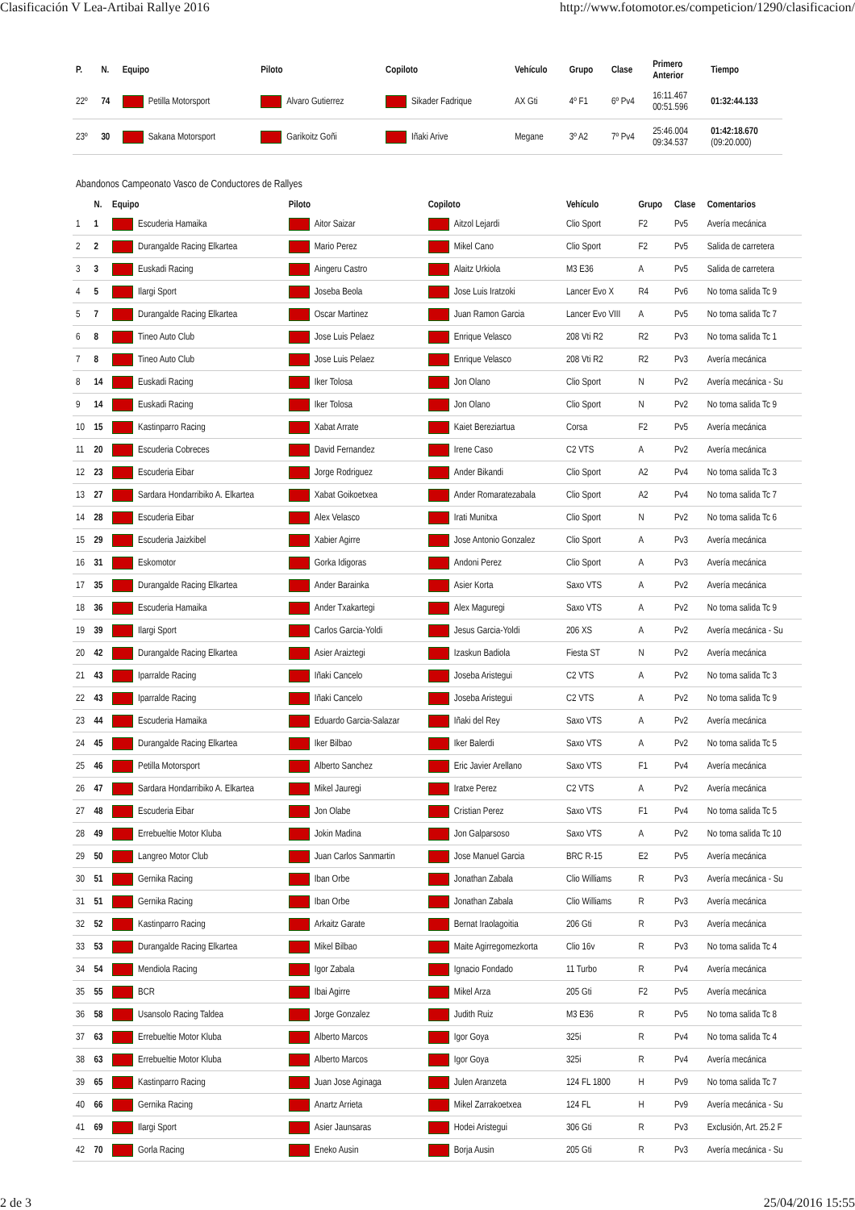Clasificación V Lea-Artibai Rallye 2016 http://www.fotomotor.es/competicion/1290/clasificacion/
| P. | N. | Equipo | Piloto | Copiloto | Vehículo | Grupo | Clase | Primero Anterior | Tiempo |
| --- | --- | --- | --- | --- | --- | --- | --- | --- | --- |
| 22º | 74 | Petilla Motorsport | Alvaro Gutierrez | Sikader Fadrique | AX Gti | 4º F1 | 6º Pv4 | 16:11.467 00:51.596 | 01:32:44.133 |
| 23º | 30 | Sakana Motorsport | Garikoitz Goñi | Iñaki Arive | Megane | 3º A2 | 7º Pv4 | 25:46.004 09:34.537 | 01:42:18.670 (09:20.000) |
Abandonos Campeonato Vasco de Conductores de Rallyes
| | N. | Equipo | Piloto | Copiloto | Vehículo | Grupo | Clase | Comentarios |
| --- | --- | --- | --- | --- | --- | --- | --- | --- |
| 1 | 1 | Escuderia Hamaika | Aitor Saizar | Aitzol Lejardi | Clio Sport | F2 | Pv5 | Avería mecánica |
| 2 | 2 | Durangalde Racing Elkartea | Mario Perez | Mikel Cano | Clio Sport | F2 | Pv5 | Salida de carretera |
| 3 | 3 | Euskadi Racing | Aingeru Castro | Alaitz Urkiola | M3 E36 | A | Pv5 | Salida de carretera |
| 4 | 5 | Ilargi Sport | Joseba Beola | Jose Luis Iratzoki | Lancer Evo X | R4 | Pv6 | No toma salida Tc 9 |
| 5 | 7 | Durangalde Racing Elkartea | Oscar Martinez | Juan Ramon Garcia | Lancer Evo VIII | A | Pv5 | No toma salida Tc 7 |
| 6 | 8 | Tineo Auto Club | Jose Luis Pelaez | Enrique Velasco | 208 Vti R2 | R2 | Pv3 | No toma salida Tc 1 |
| 7 | 8 | Tineo Auto Club | Jose Luis Pelaez | Enrique Velasco | 208 Vti R2 | R2 | Pv3 | Avería mecánica |
| 8 | 14 | Euskadi Racing | Iker Tolosa | Jon Olano | Clio Sport | N | Pv2 | Avería mecánica - Su |
| 9 | 14 | Euskadi Racing | Iker Tolosa | Jon Olano | Clio Sport | N | Pv2 | No toma salida Tc 9 |
| 10 | 15 | Kastinparro Racing | Xabat Arrate | Kaiet Bereziartua | Corsa | F2 | Pv5 | Avería mecánica |
| 11 | 20 | Escuderia Cobreces | David Fernandez | Irene Caso | C2 VTS | A | Pv2 | Avería mecánica |
| 12 | 23 | Escuderia Eibar | Jorge Rodriguez | Ander Bikandi | Clio Sport | A2 | Pv4 | No toma salida Tc 3 |
| 13 | 27 | Sardara Hondarribiko A. Elkartea | Xabat Goikoetxea | Ander Romaratezabala | Clio Sport | A2 | Pv4 | No toma salida Tc 7 |
| 14 | 28 | Escuderia Eibar | Alex Velasco | Irati Munitxa | Clio Sport | N | Pv2 | No toma salida Tc 6 |
| 15 | 29 | Escuderia Jaizkibel | Xabier Agirre | Jose Antonio Gonzalez | Clio Sport | A | Pv3 | Avería mecánica |
| 16 | 31 | Eskomotor | Gorka Idigoras | Andoni Perez | Clio Sport | A | Pv3 | Avería mecánica |
| 17 | 35 | Durangalde Racing Elkartea | Ander Barainka | Asier Korta | Saxo VTS | A | Pv2 | Avería mecánica |
| 18 | 36 | Escuderia Hamaika | Ander Txakartegi | Alex Maguregi | Saxo VTS | A | Pv2 | No toma salida Tc 9 |
| 19 | 39 | Ilargi Sport | Carlos Garcia-Yoldi | Jesus Garcia-Yoldi | 206 XS | A | Pv2 | Avería mecánica - Su |
| 20 | 42 | Durangalde Racing Elkartea | Asier Araiztegi | Izaskun Badiola | Fiesta ST | N | Pv2 | Avería mecánica |
| 21 | 43 | Iparralde Racing | Iñaki Cancelo | Joseba Aristegui | C2 VTS | A | Pv2 | No toma salida Tc 3 |
| 22 | 43 | Iparralde Racing | Iñaki Cancelo | Joseba Aristegui | C2 VTS | A | Pv2 | No toma salida Tc 9 |
| 23 | 44 | Escuderia Hamaika | Eduardo Garcia-Salazar | Iñaki del Rey | Saxo VTS | A | Pv2 | Avería mecánica |
| 24 | 45 | Durangalde Racing Elkartea | Iker Bilbao | Iker Balerdi | Saxo VTS | A | Pv2 | No toma salida Tc 5 |
| 25 | 46 | Petilla Motorsport | Alberto Sanchez | Eric Javier Arellano | Saxo VTS | F1 | Pv4 | Avería mecánica |
| 26 | 47 | Sardara Hondarribiko A. Elkartea | Mikel Jauregi | Iratxe Perez | C2 VTS | A | Pv2 | Avería mecánica |
| 27 | 48 | Escuderia Eibar | Jon Olabe | Cristian Perez | Saxo VTS | F1 | Pv4 | No toma salida Tc 5 |
| 28 | 49 | Errebueltie Motor Kluba | Jokin Madina | Jon Galparsoso | Saxo VTS | A | Pv2 | No toma salida Tc 10 |
| 29 | 50 | Langreo Motor Club | Juan Carlos Sanmartin | Jose Manuel Garcia | BRC R-15 | E2 | Pv5 | Avería mecánica |
| 30 | 51 | Gernika Racing | Iban Orbe | Jonathan Zabala | Clio Williams | R | Pv3 | Avería mecánica - Su |
| 31 | 51 | Gernika Racing | Iban Orbe | Jonathan Zabala | Clio Williams | R | Pv3 | Avería mecánica |
| 32 | 52 | Kastinparro Racing | Arkaitz Garate | Bernat Iraolagoitia | 206 Gti | R | Pv3 | Avería mecánica |
| 33 | 53 | Durangalde Racing Elkartea | Mikel Bilbao | Maite Agirregomezkorta | Clio 16v | R | Pv3 | No toma salida Tc 4 |
| 34 | 54 | Mendiola Racing | Igor Zabala | Ignacio Fondado | 11 Turbo | R | Pv4 | Avería mecánica |
| 35 | 55 | BCR | Ibai Agirre | Mikel Arza | 205 Gti | F2 | Pv5 | Avería mecánica |
| 36 | 58 | Usansolo Racing Taldea | Jorge Gonzalez | Judith Ruiz | M3 E36 | R | Pv5 | No toma salida Tc 8 |
| 37 | 63 | Errebueltie Motor Kluba | Alberto Marcos | Igor Goya | 325i | R | Pv4 | No toma salida Tc 4 |
| 38 | 63 | Errebueltie Motor Kluba | Alberto Marcos | Igor Goya | 325i | R | Pv4 | Avería mecánica |
| 39 | 65 | Kastinparro Racing | Juan Jose Aginaga | Julen Aranzeta | 124 FL 1800 | H | Pv9 | No toma salida Tc 7 |
| 40 | 66 | Gernika Racing | Anartz Arrieta | Mikel Zarrakoetxea | 124 FL | H | Pv9 | Avería mecánica - Su |
| 41 | 69 | Ilargi Sport | Asier Jaunsaras | Hodei Aristegui | 306 Gti | R | Pv3 | Exclusión, Art. 25.2 F |
| 42 | 70 | Gorla Racing | Eneko Ausin | Borja Ausin | 205 Gti | R | Pv3 | Avería mecánica - Su |
2 de 3 25/04/2016 15:55